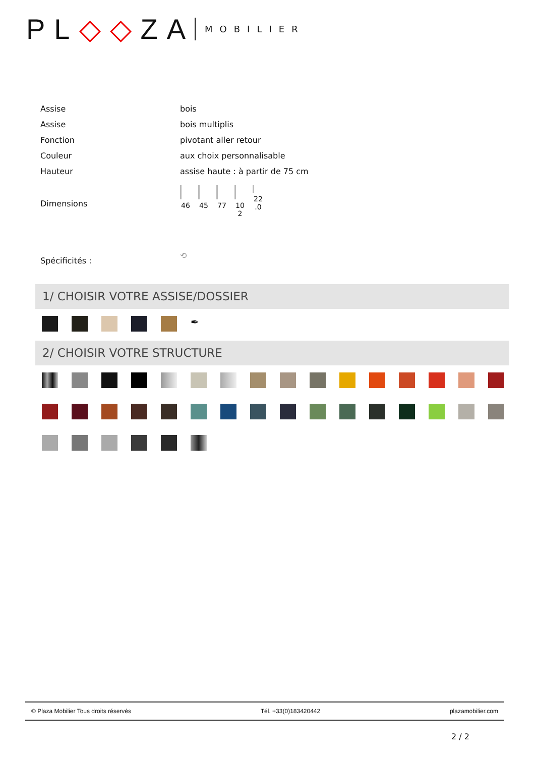PL◇◇ZA MOBILIER
| Assise | bois |
| Assise | bois multiplis |
| Fonction | pivotant aller retour |
| Couleur | aux choix personnalisable |
| Hauteur | assise haute : à partir de 75 cm |
| Dimensions | 46 45 77 10 2 22 .0 |
| Spécificités : | ⟲ |
1/ CHOISIR VOTRE ASSISE/DOSSIER
✒
2/ CHOISIR VOTRE STRUCTURE
© Plaza Mobilier Tous droits réservés Tél. +33(0)183420442 plazamobilier.com
2 / 2